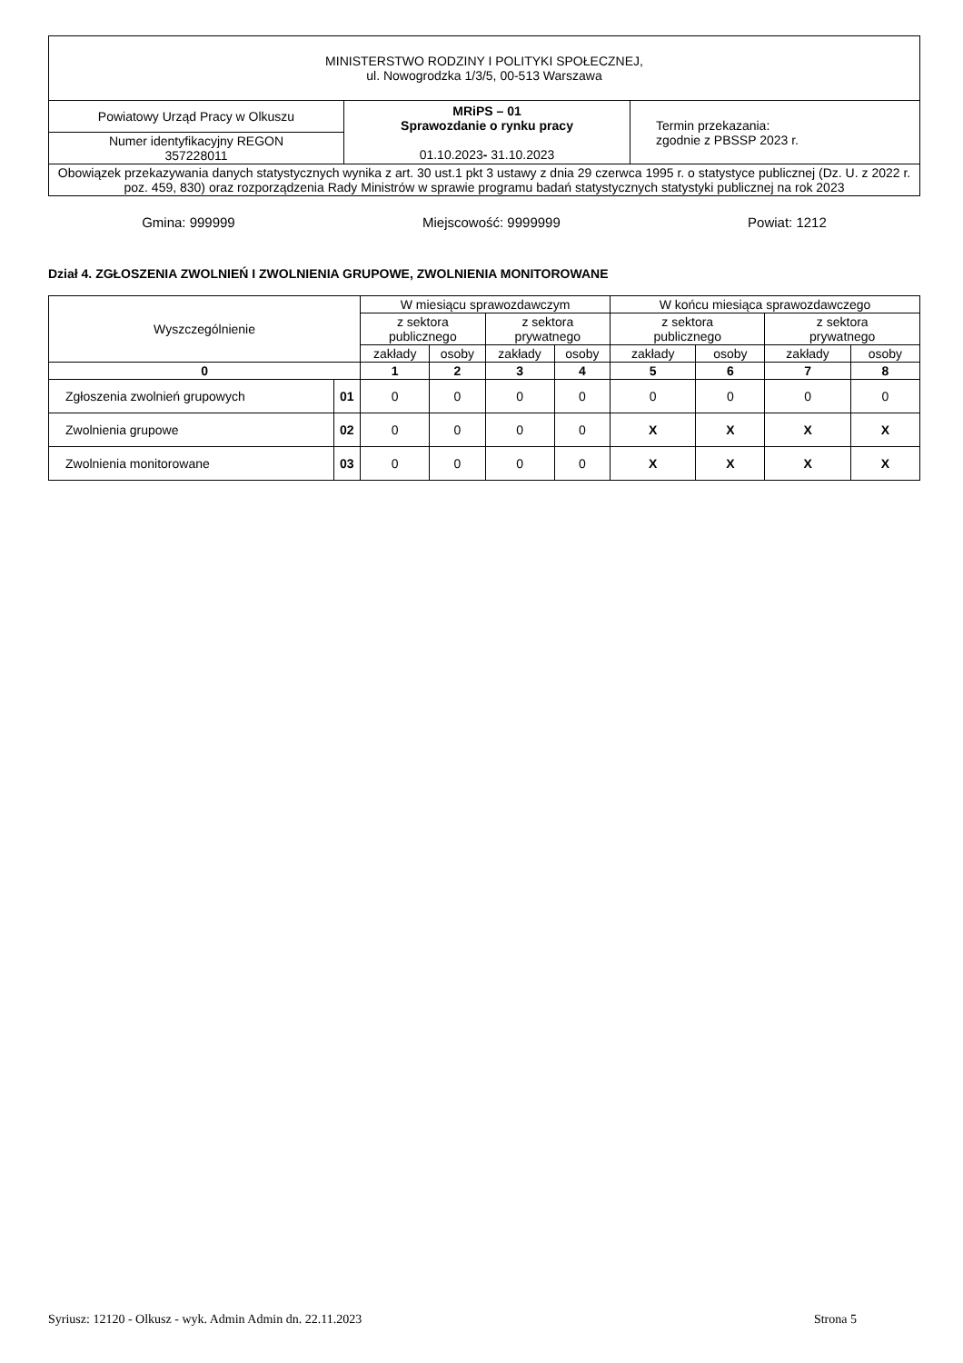| MINISTERSTWO RODZINY I POLITYKI SPOŁECZNEJ, ul. Nowogrodzka 1/3/5, 00-513 Warszawa | | |
| Powiatowy Urząd Pracy w Olkuszu | MRiPS – 01 Sprawozdanie o rynku pracy 01.10.2023 - 31.10.2023 | Termin przekazania: zgodnie z PBSSP 2023 r. |
| Numer identyfikacyjny REGON 357228011 | | |
| Obowiązek przekazywania danych statystycznych wynika z art. 30 ust.1 pkt 3 ustawy z dnia 29 czerwca 1995 r. o statystyce publicznej (Dz. U. z 2022 r. poz. 459, 830) oraz rozporządzenia Rady Ministrów w sprawie programu badań statystycznych statystyki publicznej na rok 2023 | | |
Gmina: 999999 Miejscowość: 9999999 Powiat: 1212
Dział 4. ZGŁOSZENIA ZWOLNIEŃ I ZWOLNIENIA GRUPOWE, ZWOLNIENIA MONITOROWANE
| Wyszczególnienie | | W miesiącu sprawozdawczym | | | | W końcu miesiąca sprawozdawczego | | | |
| --- | --- | --- | --- | --- | --- | --- | --- | --- | --- |
| | | z sektora publicznego | | z sektora prywatnego | | z sektora publicznego | | z sektora prywatnego | |
| | | zakłady | osoby | zakłady | osoby | zakłady | osoby | zakłady | osoby |
| 0 | | 1 | 2 | 3 | 4 | 5 | 6 | 7 | 8 |
| Zgłoszenia zwolnień grupowych | 01 | 0 | 0 | 0 | 0 | 0 | 0 | 0 | 0 |
| Zwolnienia grupowe | 02 | 0 | 0 | 0 | 0 | X | X | X | X |
| Zwolnienia monitorowane | 03 | 0 | 0 | 0 | 0 | X | X | X | X |
Syriusz: 12120 - Olkusz - wyk. Admin Admin dn. 22.11.2023 Strona 5